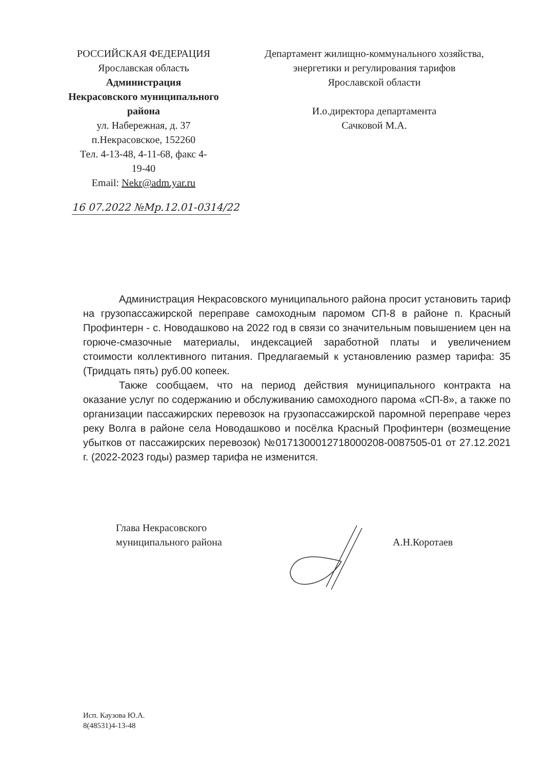РОССИЙСКАЯ ФЕДЕРАЦИЯ
Ярославская область
Администрация
Некрасовского муниципального
района
ул. Набережная, д. 37
п.Некрасовское, 152260
Тел. 4-13-48, 4-11-68, факс 4-
19-40
Email: Nekr@adm.yar.ru
Департамент жилищно-коммунального хозяйства, энергетики и регулирования тарифов
Ярославской области
И.о.директора департамента
Сачковой М.А.
16 07.2022 №Мр.12.01-0314/22
Администрация Некрасовского муниципального района просит установить тариф на грузопассажирской переправе самоходным паромом СП-8 в районе п. Красный Профинтерн - с. Новодашково на 2022 год в связи со значительным повышением цен на горюче-смазочные материалы, индексацией заработной платы и увеличением стоимости коллективного питания. Предлагаемый к установлению размер тарифа: 35 (Тридцать пять) руб.00 копеек.
Также сообщаем, что на период действия муниципального контракта на оказание услуг по содержанию и обслуживанию самоходного парома «СП-8», а также по организации пассажирских перевозок на грузопассажирской паромной переправе через реку Волга в районе села Новодашково и посёлка Красный Профинтерн (возмещение убытков от пассажирских перевозок) №0171300012718000208-0087505-01 от 27.12.2021 г. (2022-2023 годы) размер тарифа не изменится.
Глава Некрасовского
муниципального района
А.Н.Коротаев
Исп. Каузова Ю.А.
8(48531)4-13-48